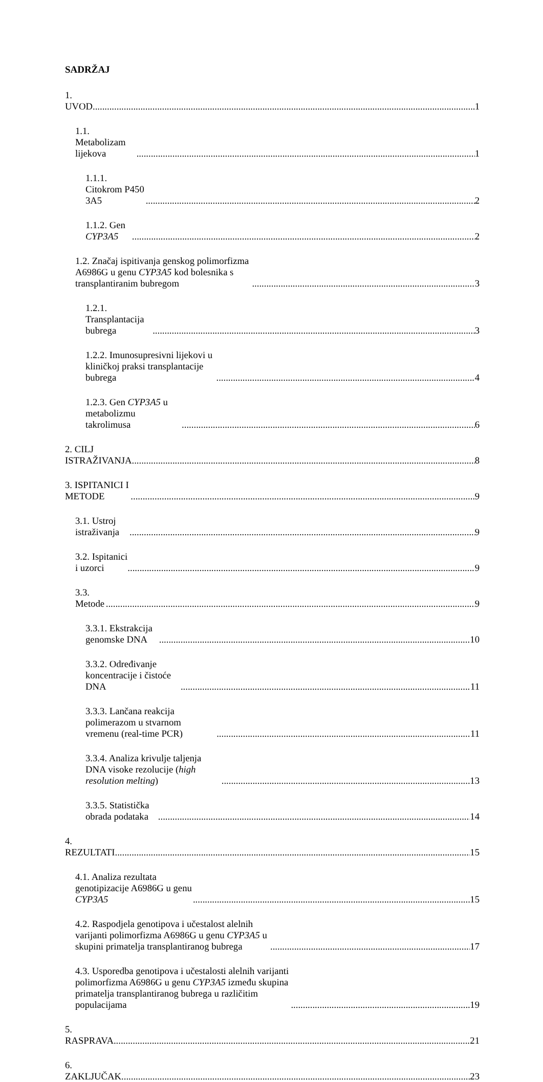SADRŽAJ
1. UVOD 1
1.1. Metabolizam lijekova 1
1.1.1. Citokrom P450 3A5 2
1.1.2. Gen CYP3A5 2
1.2. Značaj ispitivanja genskog polimorfizma A6986G u genu CYP3A5 kod bolesnika s transplantiranim bubregom 3
1.2.1. Transplantacija bubrega 3
1.2.2. Imunosupresivni lijekovi u kliničkoj praksi transplantacije bubrega 4
1.2.3. Gen CYP3A5 u metabolizmu takrolimusa 6
2. CILJ ISTRAŽIVANJA 8
3. ISPITANICI I METODE 9
3.1. Ustroj istraživanja 9
3.2. Ispitanici i uzorci 9
3.3. Metode 9
3.3.1. Ekstrakcija genomske DNA 10
3.3.2. Određivanje koncentracije i čistoće DNA 11
3.3.3. Lančana reakcija polimerazom u stvarnom vremenu (real-time PCR) 11
3.3.4. Analiza krivulje taljenja DNA visoke rezolucije (high resolution melting) 13
3.3.5. Statistička obrada podataka 14
4. REZULTATI 15
4.1. Analiza rezultata genotipizacije A6986G u genu CYP3A5 15
4.2. Raspodjela genotipova i učestalost alelnih varijanti polimorfizma A6986G u genu CYP3A5 u skupini primatelja transplantiranog bubrega 17
4.3. Usporedba genotipova i učestalosti alelnih varijanti polimorfizma A6986G u genu CYP3A5 između skupina primatelja transplantiranog bubrega u različitim populacijama 19
5. RASPRAVA 21
6. ZAKLJUČAK 23